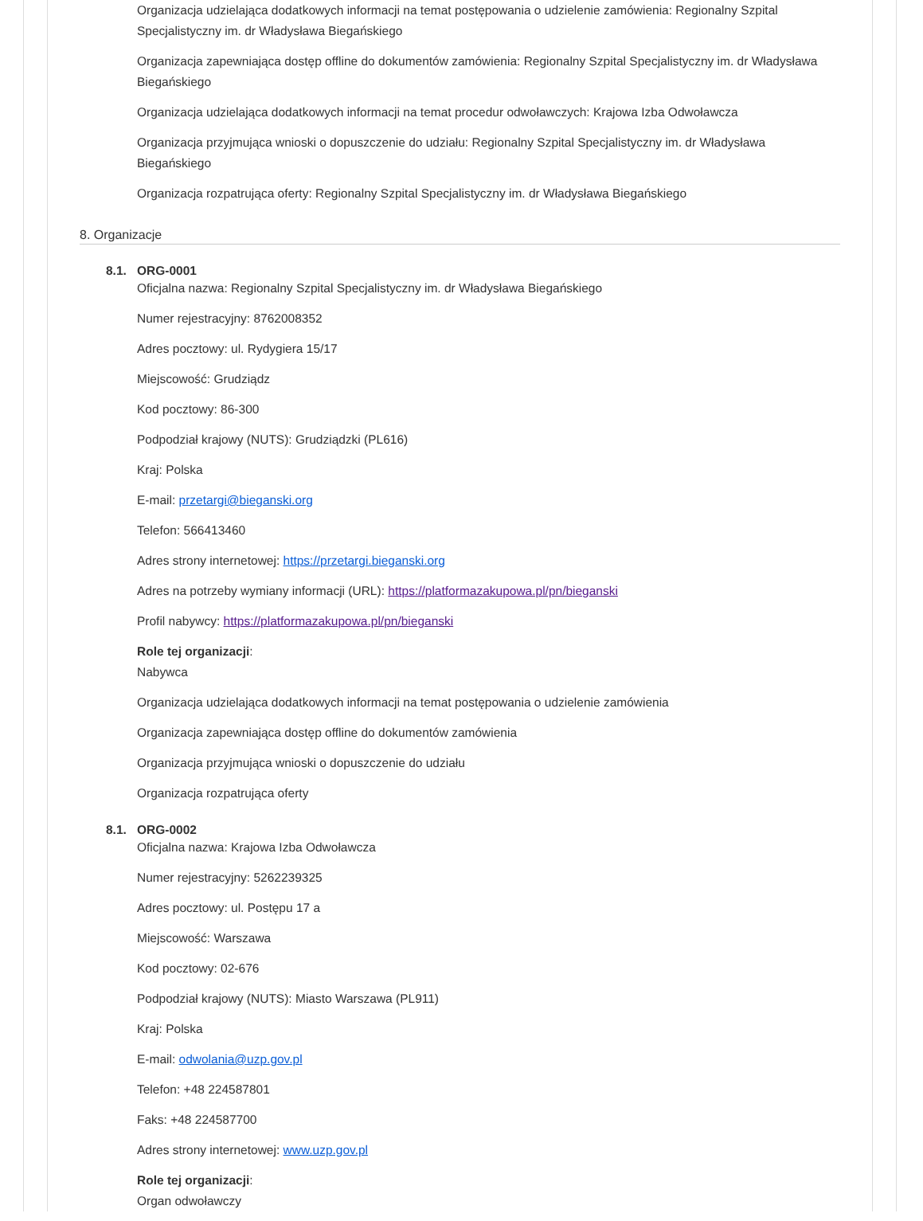Organizacja udzielająca dodatkowych informacji na temat postępowania o udzielenie zamówienia: Regionalny Szpital Specjalistyczny im. dr Władysława Biegańskiego
Organizacja zapewniająca dostęp offline do dokumentów zamówienia: Regionalny Szpital Specjalistyczny im. dr Władysława Biegańskiego
Organizacja udzielająca dodatkowych informacji na temat procedur odwoławczych: Krajowa Izba Odwoławcza
Organizacja przyjmująca wnioski o dopuszczenie do udziału: Regionalny Szpital Specjalistyczny im. dr Władysława Biegańskiego
Organizacja rozpatrująca oferty: Regionalny Szpital Specjalistyczny im. dr Władysława Biegańskiego
8. Organizacje
8.1. ORG-0001
Oficjalna nazwa: Regionalny Szpital Specjalistyczny im. dr Władysława Biegańskiego
Numer rejestracyjny: 8762008352
Adres pocztowy: ul. Rydygiera 15/17
Miejscowość: Grudziądz
Kod pocztowy: 86-300
Podpodział krajowy (NUTS): Grudziądzki (PL616)
Kraj: Polska
E-mail: przetargi@bieganski.org
Telefon: 566413460
Adres strony internetowej: https://przetargi.bieganski.org
Adres na potrzeby wymiany informacji (URL): https://platformazakupowa.pl/pn/bieganski
Profil nabywcy: https://platformazakupowa.pl/pn/bieganski
Role tej organizacji:
Nabywca
Organizacja udzielająca dodatkowych informacji na temat postępowania o udzielenie zamówienia
Organizacja zapewniająca dostęp offline do dokumentów zamówienia
Organizacja przyjmująca wnioski o dopuszczenie do udziału
Organizacja rozpatrująca oferty
8.1. ORG-0002
Oficjalna nazwa: Krajowa Izba Odwoławcza
Numer rejestracyjny: 5262239325
Adres pocztowy: ul. Postępu 17 a
Miejscowość: Warszawa
Kod pocztowy: 02-676
Podpodział krajowy (NUTS): Miasto Warszawa (PL911)
Kraj: Polska
E-mail: odwolania@uzp.gov.pl
Telefon: +48 224587801
Faks: +48 224587700
Adres strony internetowej: www.uzp.gov.pl
Role tej organizacji:
Organ odwoławczy